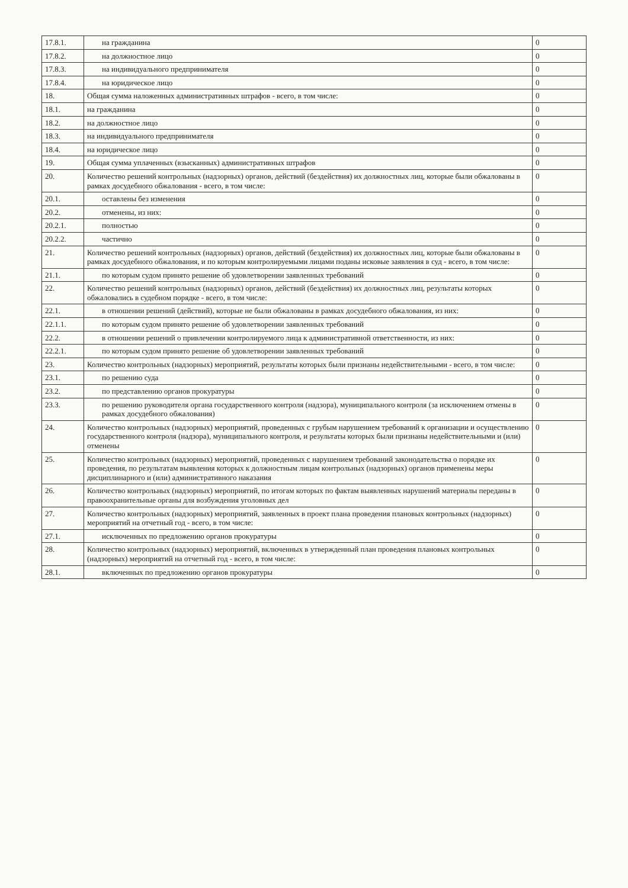| 17.8.1. | на гражданина | 0 |
| 17.8.2. | на должностное лицо | 0 |
| 17.8.3. | на индивидуального предпринимателя | 0 |
| 17.8.4. | на юридическое лицо | 0 |
| 18. | Общая сумма наложенных административных штрафов - всего, в том числе: | 0 |
| 18.1. | на гражданина | 0 |
| 18.2. | на должностное лицо | 0 |
| 18.3. | на индивидуального предпринимателя | 0 |
| 18.4. | на юридическое лицо | 0 |
| 19. | Общая сумма уплаченных (взысканных) административных штрафов | 0 |
| 20. | Количество решений контрольных (надзорных) органов, действий (бездействия) их должностных лиц, которые были обжалованы в рамках досудебного обжалования - всего, в том числе: | 0 |
| 20.1. | оставлены без изменения | 0 |
| 20.2. | отменены, из них: | 0 |
| 20.2.1. | полностью | 0 |
| 20.2.2. | частично | 0 |
| 21. | Количество решений контрольных (надзорных) органов, действий (бездействия) их должностных лиц, которые были обжалованы в рамках досудебного обжалования, и по которым контролируемыми лицами поданы исковые заявления в суд - всего, в том числе: | 0 |
| 21.1. | по которым судом принято решение об удовлетворении заявленных требований | 0 |
| 22. | Количество решений контрольных (надзорных) органов, действий (бездействия) их должностных лиц, результаты которых обжаловались в судебном порядке - всего, в том числе: | 0 |
| 22.1. | в отношении решений (действий), которые не были обжалованы в рамках досудебного обжалования, из них: | 0 |
| 22.1.1. | по которым судом принято решение об удовлетворении заявленных требований | 0 |
| 22.2. | в отношении решений о привлечении контролируемого лица к административной ответственности, из них: | 0 |
| 22.2.1. | по которым судом принято решение об удовлетворении заявленных требований | 0 |
| 23. | Количество контрольных (надзорных) мероприятий, результаты которых были признаны недействительными - всего, в том числе: | 0 |
| 23.1. | по решению суда | 0 |
| 23.2. | по представлению органов прокуратуры | 0 |
| 23.3. | по решению руководителя органа государственного контроля (надзора), муниципального контроля (за исключением отмены в рамках досудебного обжалования) | 0 |
| 24. | Количество контрольных (надзорных) мероприятий, проведенных с грубым нарушением требований к организации и осуществлению государственного контроля (надзора), муниципального контроля, и результаты которых были признаны недействительными и (или) отменены | 0 |
| 25. | Количество контрольных (надзорных) мероприятий, проведенных с нарушением требований законодательства о порядке их проведения, по результатам выявления которых к должностным лицам контрольных (надзорных) органов применены меры дисциплинарного и (или) административного наказания | 0 |
| 26. | Количество контрольных (надзорных) мероприятий, по итогам которых по фактам выявленных нарушений материалы переданы в правоохранительные органы для возбуждения уголовных дел | 0 |
| 27. | Количество контрольных (надзорных) мероприятий, заявленных в проект плана проведения плановых контрольных (надзорных) мероприятий на отчетный год - всего, в том числе: | 0 |
| 27.1. | исключенных по предложению органов прокуратуры | 0 |
| 28. | Количество контрольных (надзорных) мероприятий, включенных в утвержденный план проведения плановых контрольных (надзорных) мероприятий на отчетный год - всего, в том числе: | 0 |
| 28.1. | включенных по предложению органов прокуратуры | 0 |